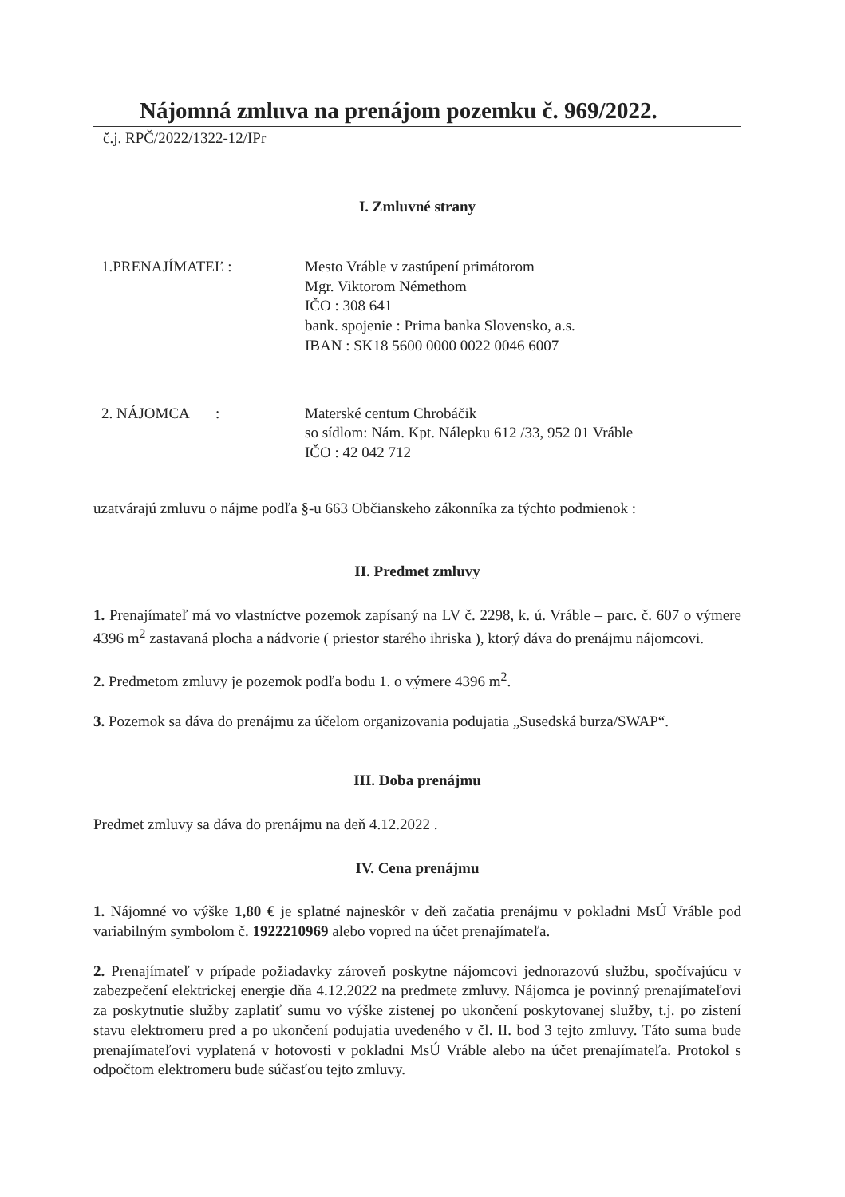Nájomná zmluva na prenájom pozemku č. 969/2022.
č.j. RPČ/2022/1322-12/IPr
I. Zmluvné strany
1.PRENAJÍMATEĽ : Mesto Vráble v zastúpení primátorom
Mgr. Viktorom Némethom
IČO : 308 641
bank. spojenie : Prima banka Slovensko, a.s.
IBAN : SK18 5600 0000 0022 0046 6007
2. NÁJOMCA : Materské centum Chrobáčik
so sídlom: Nám. Kpt. Nálepku 612 /33, 952 01 Vráble
IČO : 42 042 712
uzatvárajú zmluvu o nájme podľa §-u 663 Občianskeho zákonníka za týchto podmienok :
II. Predmet zmluvy
1. Prenajímateľ má vo vlastníctve pozemok zapísaný na LV č. 2298, k. ú. Vráble – parc. č. 607 o výmere 4396 m<sup>2</sup> zastavaná plocha a nádvorie ( priestor starého ihriska ), ktorý dáva do prenájmu nájomcovi.
2. Predmetom zmluvy je pozemok podľa bodu 1. o výmere 4396 m<sup>2</sup>.
3. Pozemok sa dáva do prenájmu za účelom organizovania podujatia „Susedská burza/SWAP“.
III. Doba prenájmu
Predmet zmluvy sa dáva do prenájmu na deň 4.12.2022 .
IV. Cena prenájmu
1. Nájomné vo výške 1,80 € je splatné najneskôr v deň začatia prenájmu v pokladni MsÚ Vráble pod variabilným symbolom č. 1922210969 alebo vopred na účet prenajímateľa.
2. Prenajímateľ v prípade požiadavky zároveň poskytne nájomcovi jednorazovú službu, spočívajúcu v zabezpečení elektrickej energie dňa 4.12.2022 na predmete zmluvy. Nájomca je povinný prenajímateľovi za poskytnutie služby zaplatiť sumu vo výške zistenej po ukončení poskytovanej služby, t.j. po zistení stavu elektromeru pred a po ukončení podujatia uvedeného v čl. II. bod 3 tejto zmluvy. Táto suma bude prenajímateľovi vyplatená v hotovosti v pokladni MsÚ Vráble alebo na účet prenajímateľa. Protokol s odpočtom elektromeru bude súčasťou tejto zmluvy.